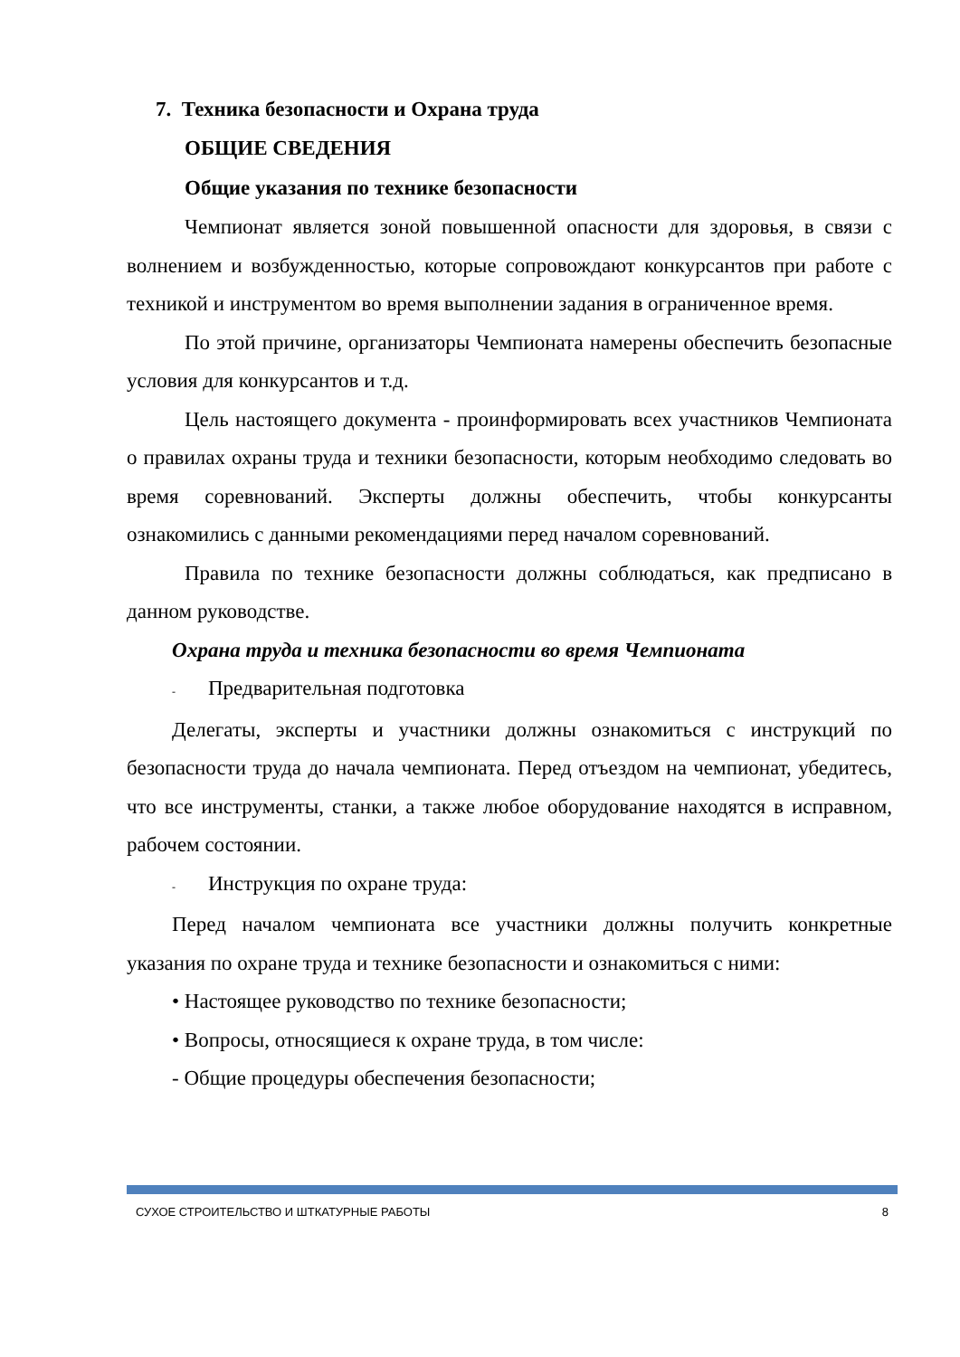7. Техника безопасности и Охрана труда
ОБЩИЕ СВЕДЕНИЯ
Общие указания по технике безопасности
Чемпионат является зоной повышенной опасности для здоровья, в связи с волнением и возбужденностью, которые сопровождают конкурсантов при работе с техникой и инструментом во время выполнении задания в ограниченное время.
По этой причине, организаторы Чемпионата намерены обеспечить безопасные условия для конкурсантов и т.д.
Цель настоящего документа - проинформировать всех участников Чемпионата о правилах охраны труда и техники безопасности, которым необходимо следовать во время соревнований. Эксперты должны обеспечить, чтобы конкурсанты ознакомились с данными рекомендациями перед началом соревнований.
Правила по технике безопасности должны соблюдаться, как предписано в данном руководстве.
Охрана труда и техника безопасности во время Чемпионата
- Предварительная подготовка
Делегаты, эксперты и участники должны ознакомиться с инструкций по безопасности труда до начала чемпионата. Перед отъездом на чемпионат, убедитесь, что все инструменты, станки, а также любое оборудование находятся в исправном, рабочем состоянии.
- Инструкция по охране труда:
Перед началом чемпионата все участники должны получить конкретные указания по охране труда и технике безопасности и ознакомиться с ними:
• Настоящее руководство по технике безопасности;
• Вопросы, относящиеся к охране труда, в том числе:
- Общие процедуры обеспечения безопасности;
СУХОЕ СТРОИТЕЛЬСТВО И ШТКАТУРНЫЕ РАБОТЫ 8